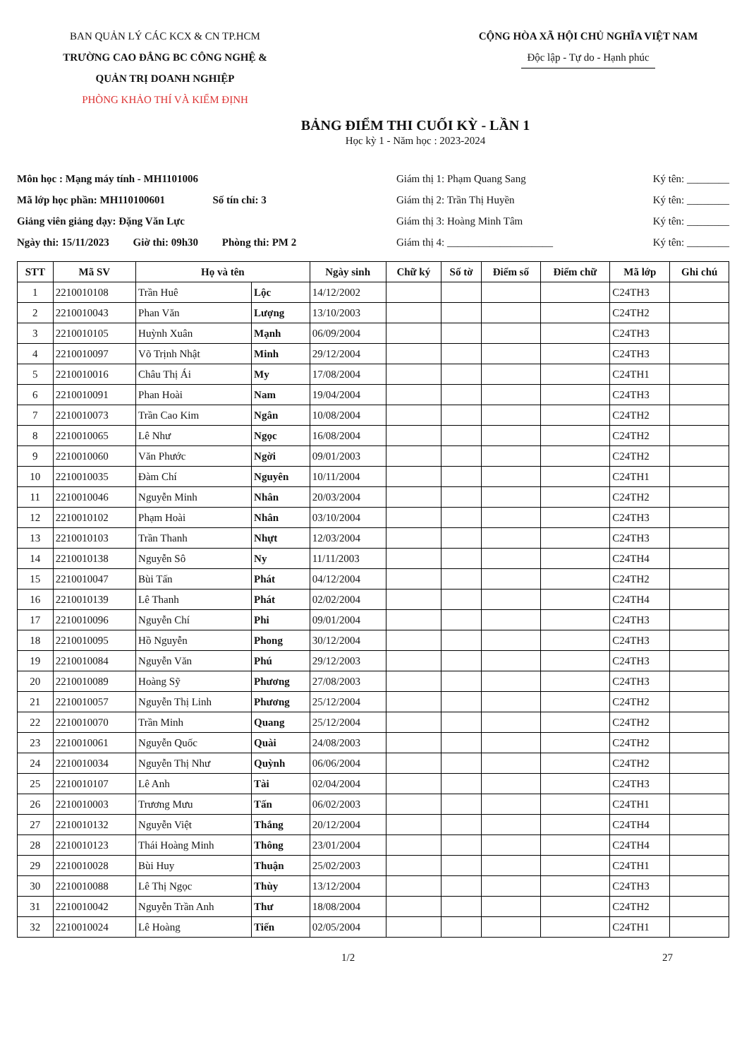BAN QUẢN LÝ CÁC KCX & CN TP.HCM
TRƯỜNG CAO ĐẲNG BC CÔNG NGHỆ &
QUẢN TRỊ DOANH NGHIỆP
PHÒNG KHẢO THÍ VÀ KIỂM ĐỊNH
CỘNG HÒA XÃ HỘI CHỦ NGHĨA VIỆT NAM
Độc lập - Tự do - Hạnh phúc
BẢNG ĐIỂM THI CUỐI KỲ - LẦN 1
Học kỳ 1 - Năm học : 2023-2024
Môn học : Mạng máy tính - MH1101006
Mã lớp học phần: MH110100601 Số tín chỉ: 3
Giảng viên giảng dạy: Đặng Văn Lực
Ngày thi: 15/11/2023 Giờ thi: 09h30 Phòng thi: PM 2
Giám thị 1: Phạm Quang Sang
Giám thị 2: Trần Thị Huyền
Giám thị 3: Hoàng Minh Tâm
Giám thị 4: ____________________
Ký tên: ________
Ký tên: ________
Ký tên: ________
Ký tên: ________
| STT | Mã SV | Họ và tên | | Ngày sinh | Chữ ký | Số tờ | Điểm số | Điểm chữ | Mã lớp | Ghi chú |
| --- | --- | --- | --- | --- | --- | --- | --- | --- | --- | --- |
| 1 | 2210010108 | Trần Huê | Lộc | 14/12/2002 | | | | | C24TH3 | |
| 2 | 2210010043 | Phan Văn | Lượng | 13/10/2003 | | | | | C24TH2 | |
| 3 | 2210010105 | Huỳnh Xuân | Mạnh | 06/09/2004 | | | | | C24TH3 | |
| 4 | 2210010097 | Võ Trịnh Nhật | Minh | 29/12/2004 | | | | | C24TH3 | |
| 5 | 2210010016 | Châu Thị Ái | My | 17/08/2004 | | | | | C24TH1 | |
| 6 | 2210010091 | Phan Hoài | Nam | 19/04/2004 | | | | | C24TH3 | |
| 7 | 2210010073 | Trần Cao Kim | Ngân | 10/08/2004 | | | | | C24TH2 | |
| 8 | 2210010065 | Lê Như | Ngọc | 16/08/2004 | | | | | C24TH2 | |
| 9 | 2210010060 | Văn Phước | Ngời | 09/01/2003 | | | | | C24TH2 | |
| 10 | 2210010035 | Đàm Chí | Nguyên | 10/11/2004 | | | | | C24TH1 | |
| 11 | 2210010046 | Nguyễn Minh | Nhân | 20/03/2004 | | | | | C24TH2 | |
| 12 | 2210010102 | Phạm Hoài | Nhân | 03/10/2004 | | | | | C24TH3 | |
| 13 | 2210010103 | Trần Thanh | Nhựt | 12/03/2004 | | | | | C24TH3 | |
| 14 | 2210010138 | Nguyễn Sô | Ny | 11/11/2003 | | | | | C24TH4 | |
| 15 | 2210010047 | Bùi Tấn | Phát | 04/12/2004 | | | | | C24TH2 | |
| 16 | 2210010139 | Lê Thanh | Phát | 02/02/2004 | | | | | C24TH4 | |
| 17 | 2210010096 | Nguyễn Chí | Phi | 09/01/2004 | | | | | C24TH3 | |
| 18 | 2210010095 | Hồ Nguyễn | Phong | 30/12/2004 | | | | | C24TH3 | |
| 19 | 2210010084 | Nguyễn Văn | Phú | 29/12/2003 | | | | | C24TH3 | |
| 20 | 2210010089 | Hoàng Sỹ | Phương | 27/08/2003 | | | | | C24TH3 | |
| 21 | 2210010057 | Nguyễn Thị Linh | Phương | 25/12/2004 | | | | | C24TH2 | |
| 22 | 2210010070 | Trần Minh | Quang | 25/12/2004 | | | | | C24TH2 | |
| 23 | 2210010061 | Nguyễn Quốc | Quài | 24/08/2003 | | | | | C24TH2 | |
| 24 | 2210010034 | Nguyễn Thị Như | Quỳnh | 06/06/2004 | | | | | C24TH2 | |
| 25 | 2210010107 | Lê Anh | Tài | 02/04/2004 | | | | | C24TH3 | |
| 26 | 2210010003 | Trương Mưu | Tấn | 06/02/2003 | | | | | C24TH1 | |
| 27 | 2210010132 | Nguyễn Việt | Thắng | 20/12/2004 | | | | | C24TH4 | |
| 28 | 2210010123 | Thái Hoàng Minh | Thông | 23/01/2004 | | | | | C24TH4 | |
| 29 | 2210010028 | Bùi Huy | Thuận | 25/02/2003 | | | | | C24TH1 | |
| 30 | 2210010088 | Lê Thị Ngọc | Thùy | 13/12/2004 | | | | | C24TH3 | |
| 31 | 2210010042 | Nguyễn Trần Anh | Thư | 18/08/2004 | | | | | C24TH2 | |
| 32 | 2210010024 | Lê Hoàng | Tiến | 02/05/2004 | | | | | C24TH1 | |
1/2 27